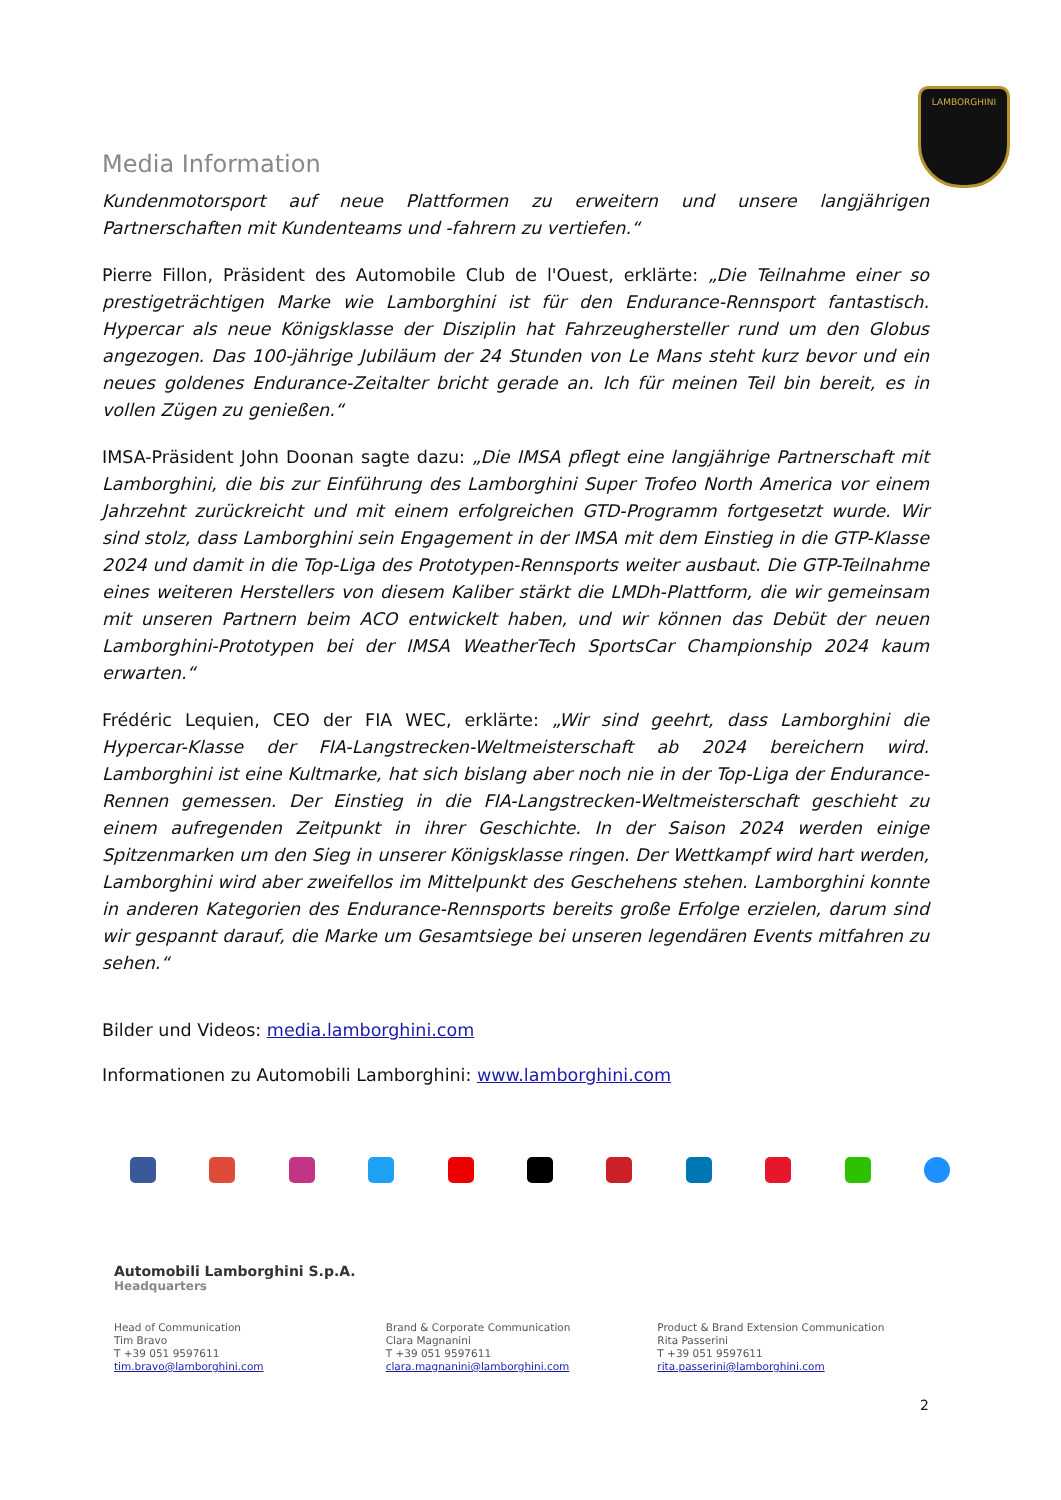LAMBORGHINI
Media Information
Kundenmotorsport auf neue Plattformen zu erweitern und unsere langjährigen Partnerschaften mit Kundenteams und -fahrern zu vertiefen.“
Pierre Fillon, Präsident des Automobile Club de l'Ouest, erklärte: „Die Teilnahme einer so prestigeträchtigen Marke wie Lamborghini ist für den Endurance-Rennsport fantastisch. Hypercar als neue Königsklasse der Disziplin hat Fahrzeughersteller rund um den Globus angezogen. Das 100-jährige Jubiläum der 24 Stunden von Le Mans steht kurz bevor und ein neues goldenes Endurance-Zeitalter bricht gerade an. Ich für meinen Teil bin bereit, es in vollen Zügen zu genießen.“
IMSA-Präsident John Doonan sagte dazu: „Die IMSA pflegt eine langjährige Partnerschaft mit Lamborghini, die bis zur Einführung des Lamborghini Super Trofeo North America vor einem Jahrzehnt zurückreicht und mit einem erfolgreichen GTD-Programm fortgesetzt wurde. Wir sind stolz, dass Lamborghini sein Engagement in der IMSA mit dem Einstieg in die GTP-Klasse 2024 und damit in die Top-Liga des Prototypen-Rennsports weiter ausbaut. Die GTP-Teilnahme eines weiteren Herstellers von diesem Kaliber stärkt die LMDh-Plattform, die wir gemeinsam mit unseren Partnern beim ACO entwickelt haben, und wir können das Debüt der neuen Lamborghini-Prototypen bei der IMSA WeatherTech SportsCar Championship 2024 kaum erwarten.“
Frédéric Lequien, CEO der FIA WEC, erklärte: „Wir sind geehrt, dass Lamborghini die Hypercar-Klasse der FIA-Langstrecken-Weltmeisterschaft ab 2024 bereichern wird. Lamborghini ist eine Kultmarke, hat sich bislang aber noch nie in der Top-Liga der Endurance-Rennen gemessen. Der Einstieg in die FIA-Langstrecken-Weltmeisterschaft geschieht zu einem aufregenden Zeitpunkt in ihrer Geschichte. In der Saison 2024 werden einige Spitzenmarken um den Sieg in unserer Königsklasse ringen. Der Wettkampf wird hart werden, Lamborghini wird aber zweifellos im Mittelpunkt des Geschehens stehen. Lamborghini konnte in anderen Kategorien des Endurance-Rennsports bereits große Erfolge erzielen, darum sind wir gespannt darauf, die Marke um Gesamtsiege bei unseren legendären Events mitfahren zu sehen.“
Bilder und Videos: media.lamborghini.com
Informationen zu Automobili Lamborghini: www.lamborghini.com
Automobili Lamborghini S.p.A.
Headquarters
Head of Communication
Tim Bravo
T +39 051 9597611
tim.bravo@lamborghini.com
Brand & Corporate Communication
Clara Magnanini
T +39 051 9597611
clara.magnanini@lamborghini.com
Product & Brand Extension Communication
Rita Passerini
T +39 051 9597611
rita.passerini@lamborghini.com
2